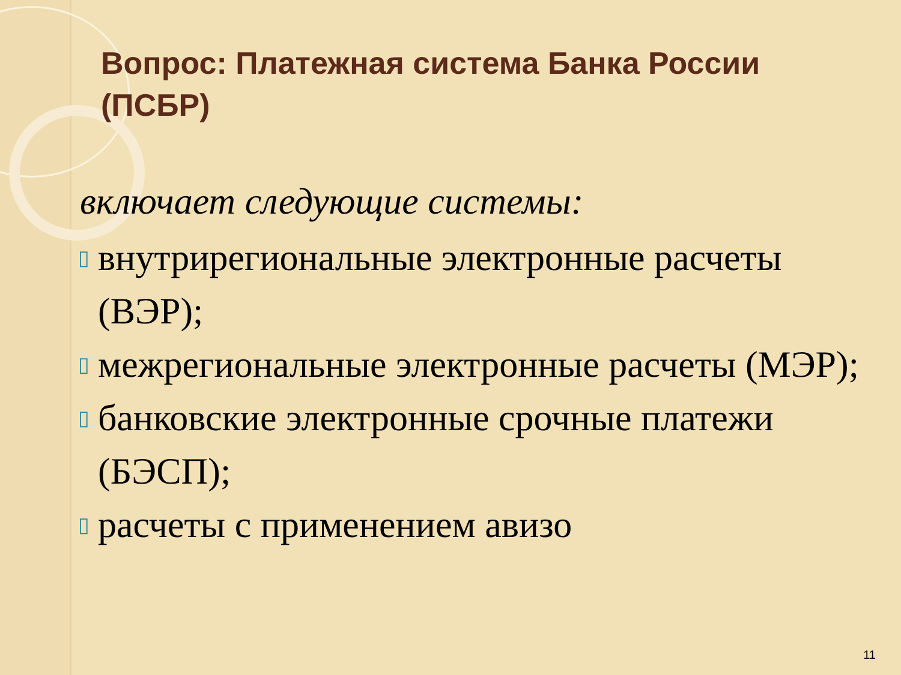Вопрос: Платежная система Банка России (ПСБР)
включает следующие системы:
▯ внутрирегиональные электронные расчеты (ВЭР);
▯ межрегиональные электронные расчеты (МЭР);
▯ банковские электронные срочные платежи (БЭСП);
▯ расчеты с применением авизо
11